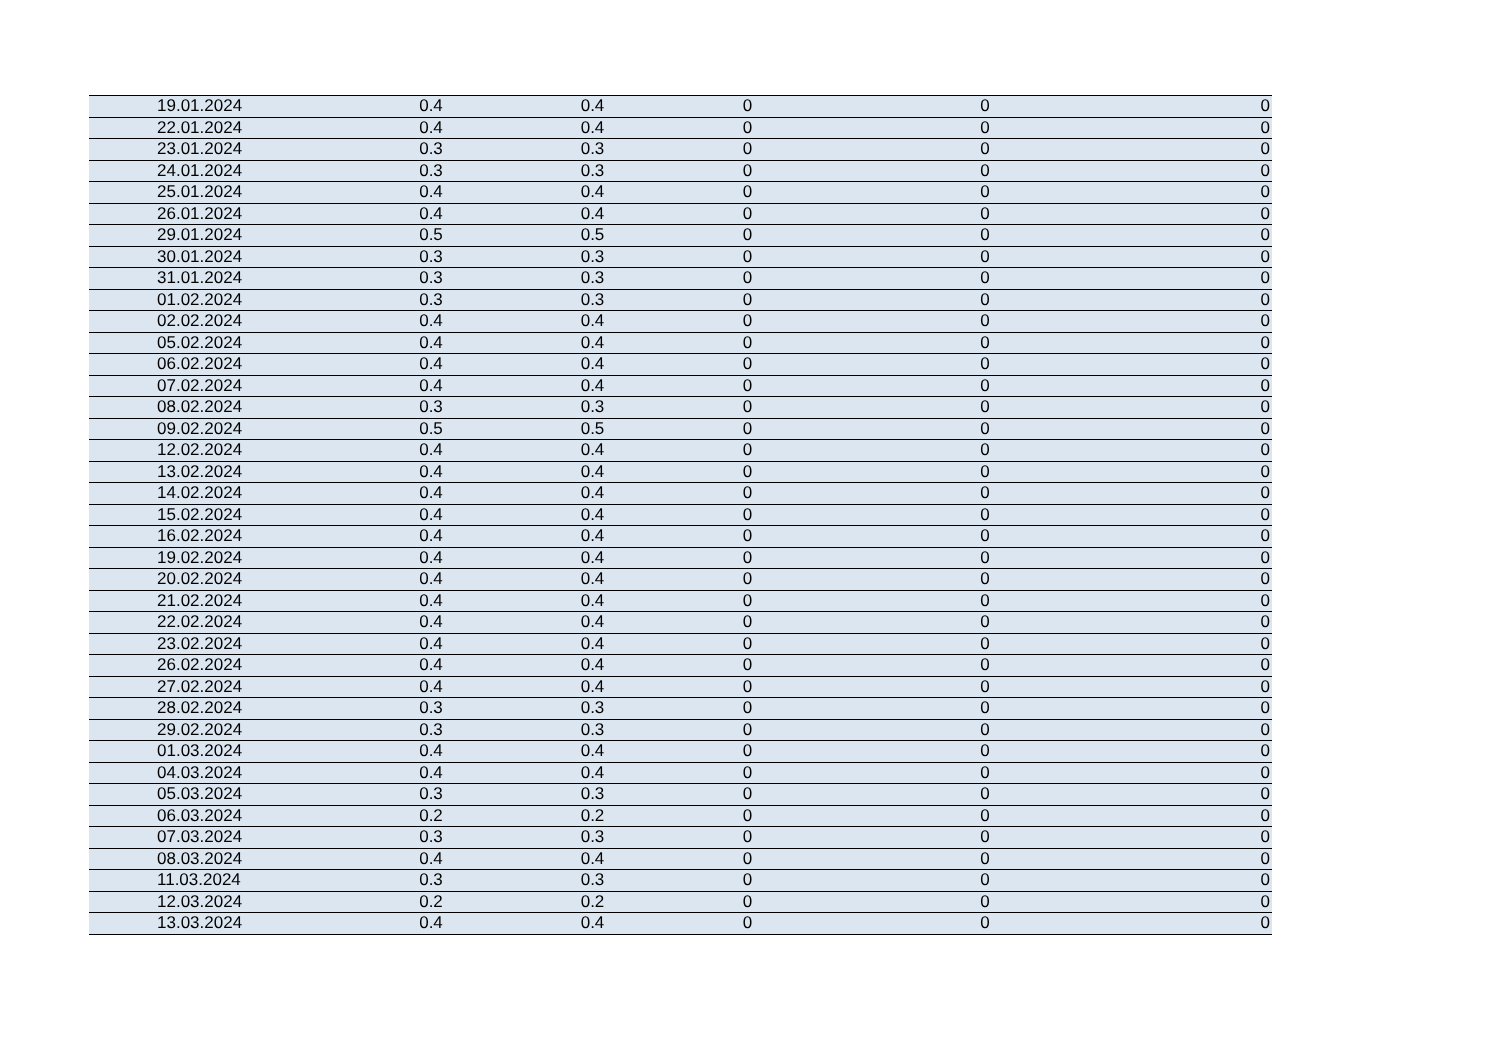| 19.01.2024 | 0.4 | 0.4 | 0 | 0 | 0 |
| 22.01.2024 | 0.4 | 0.4 | 0 | 0 | 0 |
| 23.01.2024 | 0.3 | 0.3 | 0 | 0 | 0 |
| 24.01.2024 | 0.3 | 0.3 | 0 | 0 | 0 |
| 25.01.2024 | 0.4 | 0.4 | 0 | 0 | 0 |
| 26.01.2024 | 0.4 | 0.4 | 0 | 0 | 0 |
| 29.01.2024 | 0.5 | 0.5 | 0 | 0 | 0 |
| 30.01.2024 | 0.3 | 0.3 | 0 | 0 | 0 |
| 31.01.2024 | 0.3 | 0.3 | 0 | 0 | 0 |
| 01.02.2024 | 0.3 | 0.3 | 0 | 0 | 0 |
| 02.02.2024 | 0.4 | 0.4 | 0 | 0 | 0 |
| 05.02.2024 | 0.4 | 0.4 | 0 | 0 | 0 |
| 06.02.2024 | 0.4 | 0.4 | 0 | 0 | 0 |
| 07.02.2024 | 0.4 | 0.4 | 0 | 0 | 0 |
| 08.02.2024 | 0.3 | 0.3 | 0 | 0 | 0 |
| 09.02.2024 | 0.5 | 0.5 | 0 | 0 | 0 |
| 12.02.2024 | 0.4 | 0.4 | 0 | 0 | 0 |
| 13.02.2024 | 0.4 | 0.4 | 0 | 0 | 0 |
| 14.02.2024 | 0.4 | 0.4 | 0 | 0 | 0 |
| 15.02.2024 | 0.4 | 0.4 | 0 | 0 | 0 |
| 16.02.2024 | 0.4 | 0.4 | 0 | 0 | 0 |
| 19.02.2024 | 0.4 | 0.4 | 0 | 0 | 0 |
| 20.02.2024 | 0.4 | 0.4 | 0 | 0 | 0 |
| 21.02.2024 | 0.4 | 0.4 | 0 | 0 | 0 |
| 22.02.2024 | 0.4 | 0.4 | 0 | 0 | 0 |
| 23.02.2024 | 0.4 | 0.4 | 0 | 0 | 0 |
| 26.02.2024 | 0.4 | 0.4 | 0 | 0 | 0 |
| 27.02.2024 | 0.4 | 0.4 | 0 | 0 | 0 |
| 28.02.2024 | 0.3 | 0.3 | 0 | 0 | 0 |
| 29.02.2024 | 0.3 | 0.3 | 0 | 0 | 0 |
| 01.03.2024 | 0.4 | 0.4 | 0 | 0 | 0 |
| 04.03.2024 | 0.4 | 0.4 | 0 | 0 | 0 |
| 05.03.2024 | 0.3 | 0.3 | 0 | 0 | 0 |
| 06.03.2024 | 0.2 | 0.2 | 0 | 0 | 0 |
| 07.03.2024 | 0.3 | 0.3 | 0 | 0 | 0 |
| 08.03.2024 | 0.4 | 0.4 | 0 | 0 | 0 |
| 11.03.2024 | 0.3 | 0.3 | 0 | 0 | 0 |
| 12.03.2024 | 0.2 | 0.2 | 0 | 0 | 0 |
| 13.03.2024 | 0.4 | 0.4 | 0 | 0 | 0 |